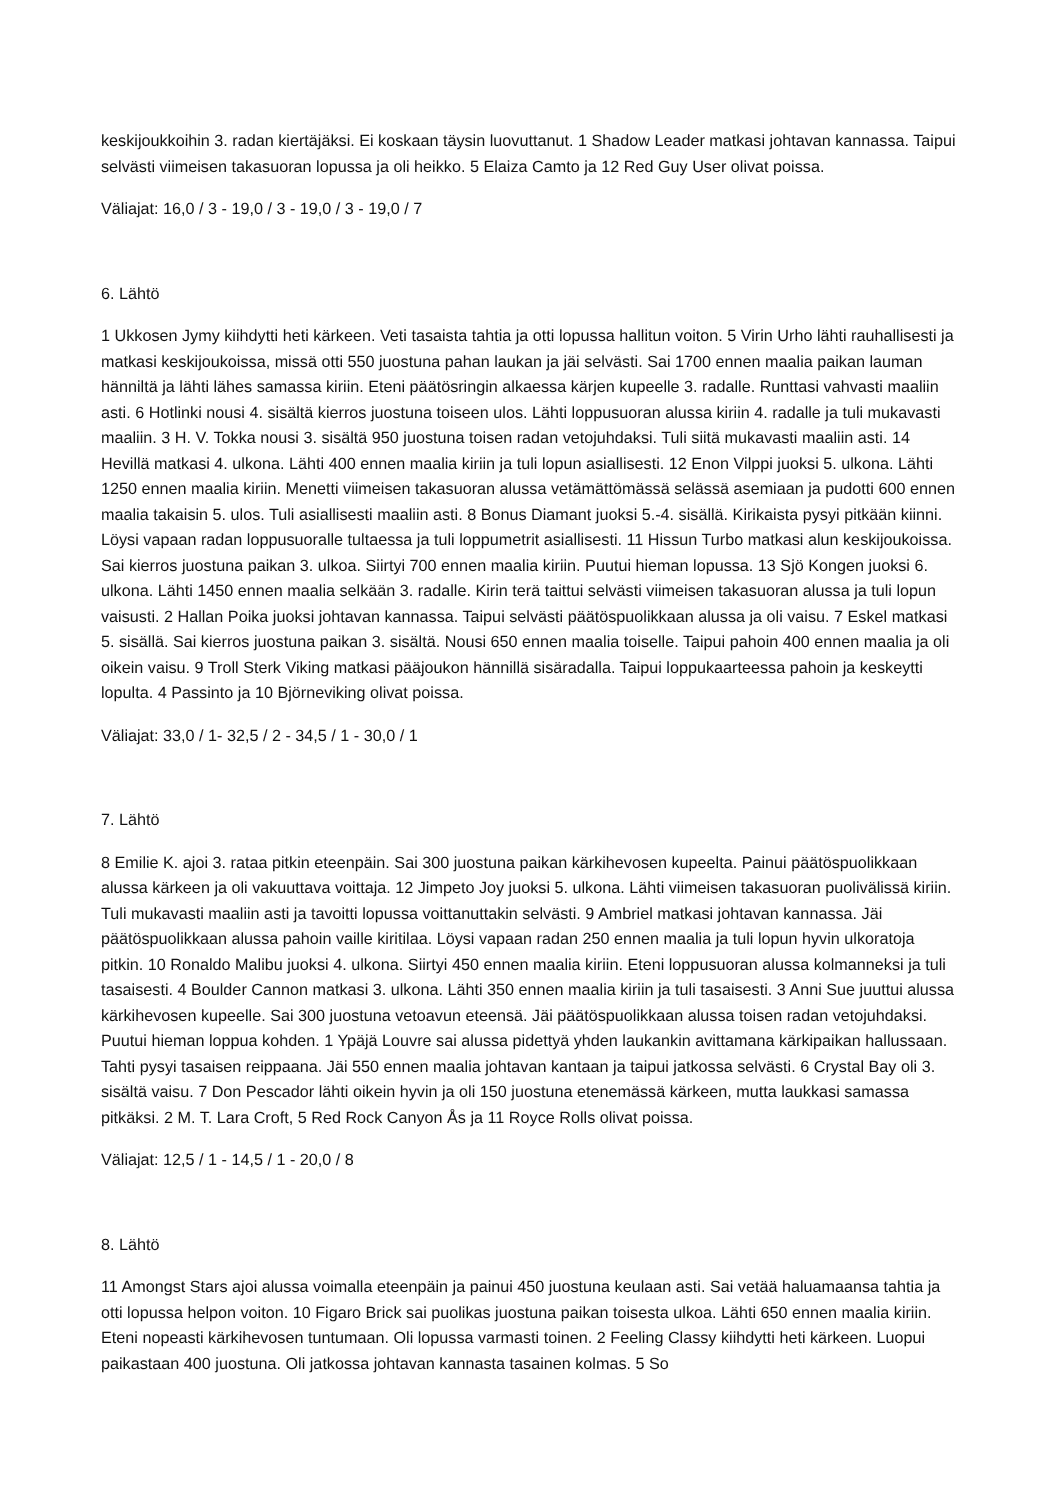keskijoukkoihin 3. radan kiertäjäksi. Ei koskaan täysin luovuttanut. 1 Shadow Leader matkasi johtavan kannassa. Taipui selvästi viimeisen takasuoran lopussa ja oli heikko. 5 Elaiza Camto ja 12 Red Guy User olivat poissa.
Väliajat: 16,0 / 3 - 19,0 / 3 - 19,0 / 3 - 19,0 / 7
6. Lähtö
1 Ukkosen Jymy kiihdytti heti kärkeen. Veti tasaista tahtia ja otti lopussa hallitun voiton. 5 Virin Urho lähti rauhallisesti ja matkasi keskijoukoissa, missä otti 550 juostuna pahan laukan ja jäi selvästi. Sai 1700 ennen maalia paikan lauman hänniltä ja lähti lähes samassa kiriin. Eteni päätösringin alkaessa kärjen kupeelle 3. radalle. Runttasi vahvasti maaliin asti. 6 Hotlinki nousi 4. sisältä kierros juostuna toiseen ulos. Lähti loppusuoran alussa kiriin 4. radalle ja tuli mukavasti maaliin. 3 H. V. Tokka nousi 3. sisältä 950 juostuna toisen radan vetojuhdaksi. Tuli siitä mukavasti maaliin asti. 14 Hevillä matkasi 4. ulkona. Lähti 400 ennen maalia kiriin ja tuli lopun asiallisesti. 12 Enon Vilppi juoksi 5. ulkona. Lähti 1250 ennen maalia kiriin. Menetti viimeisen takasuoran alussa vetämättömässä selässä asemiaan ja pudotti 600 ennen maalia takaisin 5. ulos. Tuli asiallisesti maaliin asti. 8 Bonus Diamant juoksi 5.-4. sisällä. Kirikaista pysyi pitkään kiinni. Löysi vapaan radan loppusuoralle tultaessa ja tuli loppumetrit asiallisesti. 11 Hissun Turbo matkasi alun keskijoukoissa. Sai kierros juostuna paikan 3. ulkoa. Siirtyi 700 ennen maalia kiriin. Puutui hieman lopussa. 13 Sjö Kongen juoksi 6. ulkona. Lähti 1450 ennen maalia selkään 3. radalle. Kirin terä taittui selvästi viimeisen takasuoran alussa ja tuli lopun vaisusti. 2 Hallan Poika juoksi johtavan kannassa. Taipui selvästi päätöspuolikkaan alussa ja oli vaisu. 7 Eskel matkasi 5. sisällä. Sai kierros juostuna paikan 3. sisältä. Nousi 650 ennen maalia toiselle. Taipui pahoin 400 ennen maalia ja oli oikein vaisu. 9 Troll Sterk Viking matkasi pääjoukon hännillä sisäradalla. Taipui loppukaarteessa pahoin ja keskeytti lopulta. 4 Passinto ja 10 Björneviking olivat poissa.
Väliajat: 33,0 / 1- 32,5 / 2 - 34,5 / 1 - 30,0 / 1
7. Lähtö
8 Emilie K. ajoi 3. rataa pitkin eteenpäin. Sai 300 juostuna paikan kärkihevosen kupeelta. Painui päätöspuolikkaan alussa kärkeen ja oli vakuuttava voittaja. 12 Jimpeto Joy juoksi 5. ulkona. Lähti viimeisen takasuoran puolivälissä kiriin. Tuli mukavasti maaliin asti ja tavoitti lopussa voittanuttakin selvästi. 9 Ambriel matkasi johtavan kannassa. Jäi päätöspuolikkaan alussa pahoin vaille kiritilaa. Löysi vapaan radan 250 ennen maalia ja tuli lopun hyvin ulkoratoja pitkin. 10 Ronaldo Malibu juoksi 4. ulkona. Siirtyi 450 ennen maalia kiriin. Eteni loppusuoran alussa kolmanneksi ja tuli tasaisesti. 4 Boulder Cannon matkasi 3. ulkona. Lähti 350 ennen maalia kiriin ja tuli tasaisesti. 3 Anni Sue juuttui alussa kärkihevosen kupeelle. Sai 300 juostuna vetoavun eteensä. Jäi päätöspuolikkaan alussa toisen radan vetojuhdaksi. Puutui hieman loppua kohden. 1 Ypäjä Louvre sai alussa pidettyä yhden laukankin avittamana kärkipaikan hallussaan. Tahti pysyi tasaisen reippaana. Jäi 550 ennen maalia johtavan kantaan ja taipui jatkossa selvästi. 6 Crystal Bay oli 3. sisältä vaisu. 7 Don Pescador lähti oikein hyvin ja oli 150 juostuna etenemässä kärkeen, mutta laukkasi samassa pitkäksi. 2 M. T. Lara Croft, 5 Red Rock Canyon Ås ja 11 Royce Rolls olivat poissa.
Väliajat: 12,5 / 1 - 14,5 / 1 - 20,0 / 8
8. Lähtö
11 Amongst Stars ajoi alussa voimalla eteenpäin ja painui 450 juostuna keulaan asti. Sai vetää haluamaansa tahtia ja otti lopussa helpon voiton. 10 Figaro Brick sai puolikas juostuna paikan toisesta ulkoa. Lähti 650 ennen maalia kiriin. Eteni nopeasti kärkihevosen tuntumaan. Oli lopussa varmasti toinen. 2 Feeling Classy kiihdytti heti kärkeen. Luopui paikastaan 400 juostuna. Oli jatkossa johtavan kannasta tasainen kolmas. 5 So